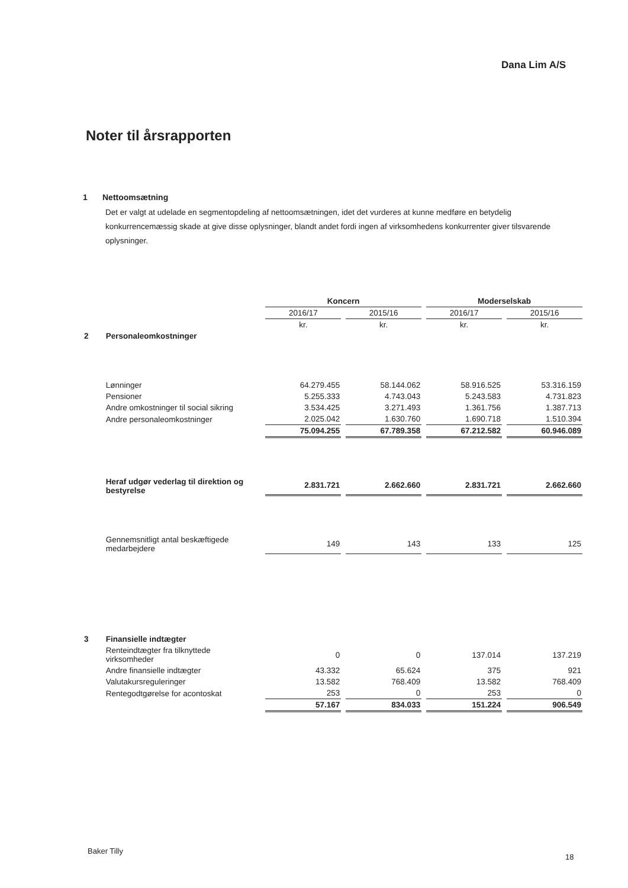Dana Lim A/S
Noter til årsrapporten
1 Nettoomsætning
Det er valgt at udelade en segmentopdeling af nettoomsætningen, idet det vurderes at kunne medføre en betydelig konkurrencemæssig skade at give disse oplysninger, blandt andet fordi ingen af virksomhedens konkurrenter giver tilsvarende oplysninger.
| | | Koncern | | Moderselskab | |
| | | 2016/17 | 2015/16 | 2016/17 | 2015/16 |
| | | kr. | kr. | kr. | kr. |
| 2 | Personaleomkostninger | | | | |
| | Lønninger | 64.279.455 | 58.144.062 | 58.916.525 | 53.316.159 |
| | Pensioner | 5.255.333 | 4.743.043 | 5.243.583 | 4.731.823 |
| | Andre omkostninger til social sikring | 3.534.425 | 3.271.493 | 1.361.756 | 1.387.713 |
| | Andre personaleomkostninger | 2.025.042 | 1.630.760 | 1.690.718 | 1.510.394 |
| | | 75.094.255 | 67.789.358 | 67.212.582 | 60.946.089 |
| | Heraf udgør vederlag til direktion og bestyrelse | 2.831.721 | 2.662.660 | 2.831.721 | 2.662.660 |
| | Gennemsnitligt antal beskæftigede medarbejdere | 149 | 143 | 133 | 125 |
| 3 | Finansielle indtægter | | | | |
| | Renteindtægter fra tilknyttede virksomheder | 0 | 0 | 137.014 | 137.219 |
| | Andre finansielle indtægter | 43.332 | 65.624 | 375 | 921 |
| | Valutakursreguleringer | 13.582 | 768.409 | 13.582 | 768.409 |
| | Rentegodtgørelse for acontoskat | 253 | 0 | 253 | 0 |
| | | 57.167 | 834.033 | 151.224 | 906.549 |
Baker Tilly
18